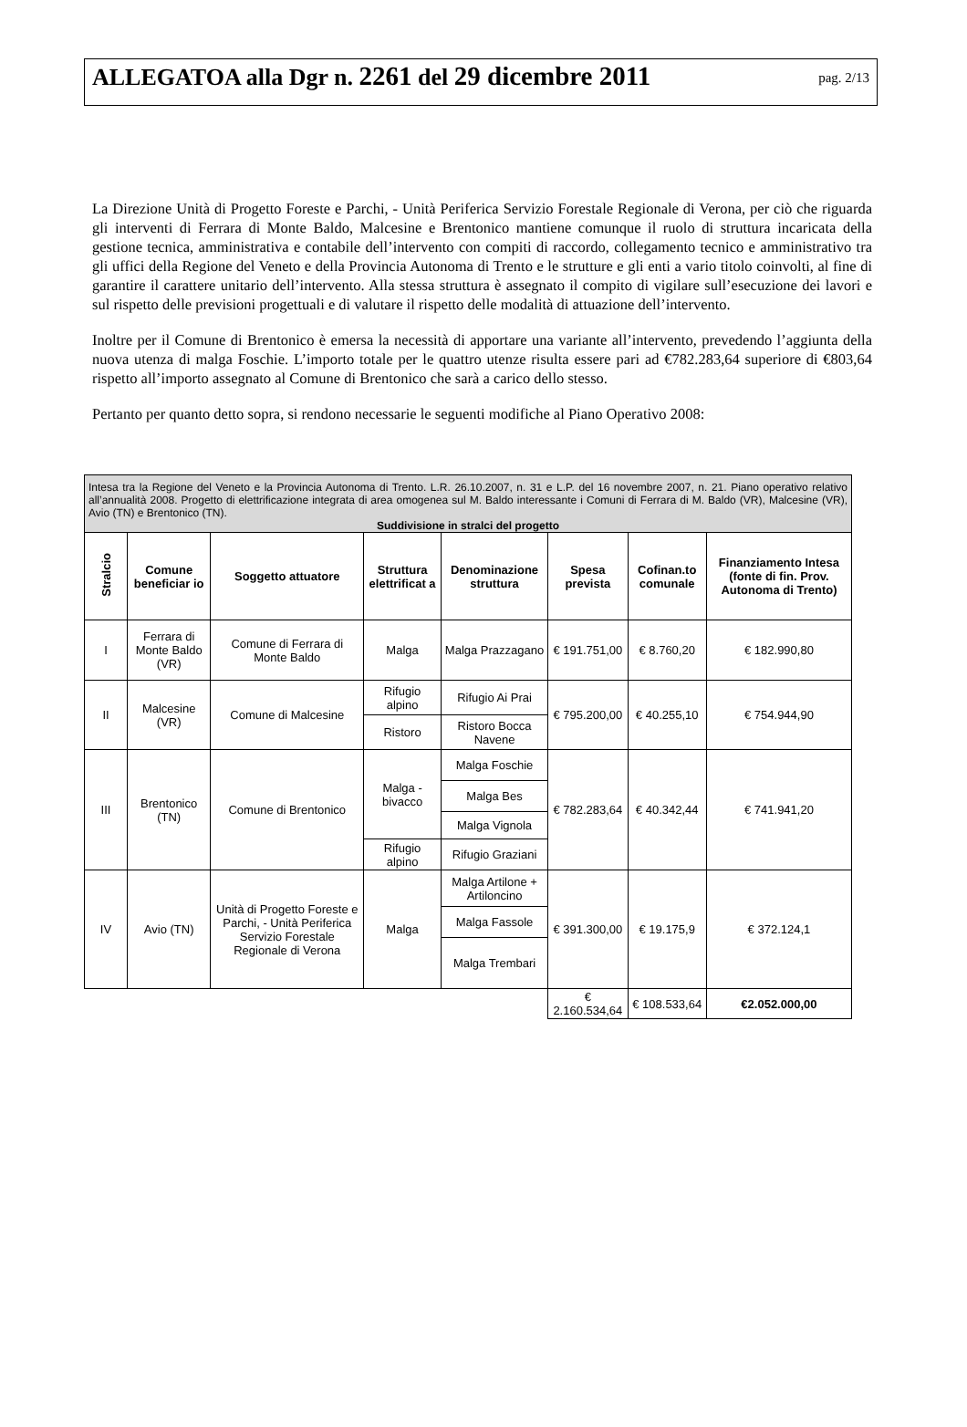ALLEGATOA alla Dgr n. 2261 del 29 dicembre 2011
pag. 2/13
La Direzione Unità di Progetto Foreste e Parchi, - Unità Periferica Servizio Forestale Regionale di Verona, per ciò che riguarda gli interventi di Ferrara di Monte Baldo, Malcesine e Brentonico mantiene comunque il ruolo di struttura incaricata della gestione tecnica, amministrativa e contabile dell’intervento con compiti di raccordo, collegamento tecnico e amministrativo tra gli uffici della Regione del Veneto e della Provincia Autonoma di Trento e le strutture e gli enti a vario titolo coinvolti, al fine di garantire il carattere unitario dell’intervento. Alla stessa struttura è assegnato il compito di vigilare sull’esecuzione dei lavori e sul rispetto delle previsioni progettuali e di valutare il rispetto delle modalità di attuazione dell’intervento.
Inoltre per il Comune di Brentonico è emersa la necessità di apportare una variante all’intervento, prevedendo l’aggiunta della nuova utenza di malga Foschie. L’importo totale per le quattro utenze risulta essere pari ad €782.283,64 superiore di €803,64 rispetto all’importo assegnato al Comune di Brentonico che sarà a carico dello stesso.
Pertanto per quanto detto sopra, si rendono necessarie le seguenti modifiche al Piano Operativo 2008:
| Intesa tra la Regione del Veneto e la Provincia Autonoma di Trento. L.R. 26.10.2007, n. 31 e L.P. del 16 novembre 2007, n. 21. Piano operativo relativo all’annualità 2008. Progetto di elettrificazione integrata di area omogenea sul M. Baldo interessante i Comuni di Ferrara di M. Baldo (VR), Malcesine (VR), Avio (TN) e Brentonico (TN). Suddivisione in stralci del progetto | | | | | | | |
| --- | --- | --- | --- | --- | --- | --- | --- |
| Stralcio | Comune beneficiar io | Soggetto attuatore | Struttura elettrificat a | Denominazione struttura | Spesa prevista | Cofinan.to comunale | Finanziamento Intesa (fonte di fin. Prov. Autonoma di Trento) |
| I | Ferrara di Monte Baldo (VR) | Comune di Ferrara di Monte Baldo | Malga | Malga Prazzagano | € 191.751,00 | € 8.760,20 | € 182.990,80 |
| II | Malcesine (VR) | Comune di Malcesine | Rifugio alpino | Rifugio Ai Prai | € 795.200,00 | € 40.255,10 | € 754.944,90 |
| | | | Ristoro | Ristoro Bocca Navene | | | |
| III | Brentonico (TN) | Comune di Brentonico | Malga - bivacco | Malga Foschie | € 782.283,64 | € 40.342,44 | € 741.941,20 |
| | | | | Malga Bes | | | |
| | | | | Malga Vignola | | | |
| | | | Rifugio alpino | Rifugio Graziani | | | |
| IV | Avio (TN) | Unità di Progetto Foreste e Parchi, - Unità Periferica Servizio Forestale Regionale di Verona | Malga | Malga Artilone + Artiloncino | € 391.300,00 | € 19.175,9 | € 372.124,1 |
| | | | | Malga Fassole | | | |
| | | | | Malga Trembari | | | |
| | | | | | € 2.160.534,64 | € 108.533,64 | €2.052.000,00 |